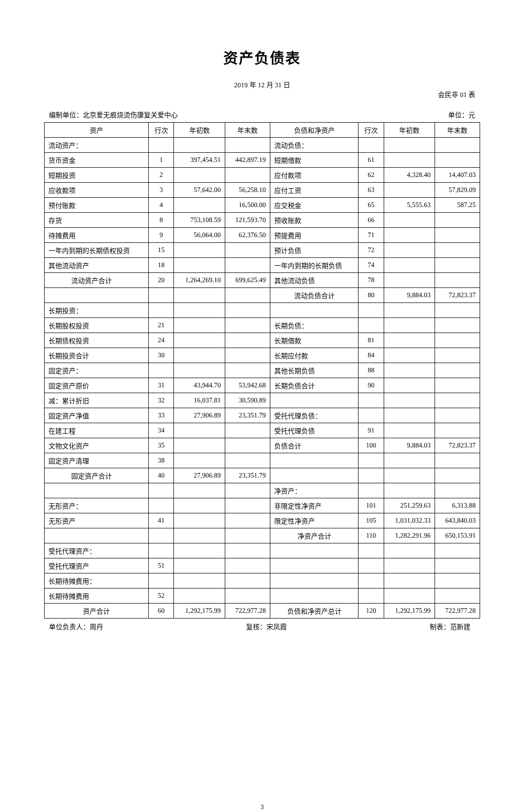资产负债表
2019 年 12 月 31 日
会民非 01 表
编制单位：北京爱无痕烧烫伤康复关爱中心 单位：元
| 资产 | 行次 | 年初数 | 年末数 | 负债和净资产 | 行次 | 年初数 | 年末数 |
| --- | --- | --- | --- | --- | --- | --- | --- |
| 流动资产： | | | | 流动负债： | | | |
| 货币资金 | 1 | 397,454.51 | 442,897.19 | 短期借款 | 61 | | |
| 短期投资 | 2 | | | 应付款项 | 62 | 4,328.40 | 14,407.03 |
| 应收款项 | 3 | 57,642.00 | 56,258.10 | 应付工资 | 63 | | 57,829.09 |
| 预付账款 | 4 | | 16,500.00 | 应交税金 | 65 | 5,555.63 | 587.25 |
| 存货 | 8 | 753,108.59 | 121,593.70 | 预收账款 | 66 | | |
| 待摊费用 | 9 | 56,064.00 | 62,376.50 | 预提费用 | 71 | | |
| 一年内到期的长期债权投资 | 15 | | | 预计负债 | 72 | | |
| 其他流动资产 | 18 | | | 一年内到期的长期负债 | 74 | | |
| 流动资产合计 | 20 | 1,264,269.10 | 699,625.49 | 其他流动负债 | 78 | | |
| | | | | 流动负债合计 | 80 | 9,884.03 | 72,823.37 |
| 长期投资： | | | | | | | |
| 长期股权投资 | 21 | | | 长期负债： | | | |
| 长期债权投资 | 24 | | | 长期借款 | 81 | | |
| 长期投资合计 | 30 | | | 长期应付款 | 84 | | |
| 固定资产： | | | | 其他长期负债 | 88 | | |
| 固定资产原价 | 31 | 43,944.70 | 53,942.68 | 长期负债合计 | 90 | | |
| 减：累计折旧 | 32 | 16,037.81 | 30,590.89 | | | | |
| 固定资产净值 | 33 | 27,906.89 | 23,351.79 | 受托代理负债： | | | |
| 在建工程 | 34 | | | 受托代理负债 | 91 | | |
| 文物文化资产 | 35 | | | 负债合计 | 100 | 9,884.03 | 72,823.37 |
| 固定资产清理 | 38 | | | | | | |
| 固定资产合计 | 40 | 27,906.89 | 23,351.79 | | | | |
| | | | | 净资产： | | | |
| 无形资产： | | | | 非限定性净资产 | 101 | 251,259.63 | 6,313.88 |
| 无形资产 | 41 | | | 限定性净资产 | 105 | 1,031,032.33 | 643,840.03 |
| | | | | 净资产合计 | 110 | 1,282,291.96 | 650,153.91 |
| 受托代理资产： | | | | | | | |
| 受托代理资产 | 51 | | | | | | |
| 长期待摊费用： | | | | | | | |
| 长期待摊费用 | 52 | | | | | | |
| 资产合计 | 60 | 1,292,175.99 | 722,977.28 | 负债和净资产总计 | 120 | 1,292,175.99 | 722,977.28 |
单位负责人：周丹 复核：宋凤霞 制表：范新建
3